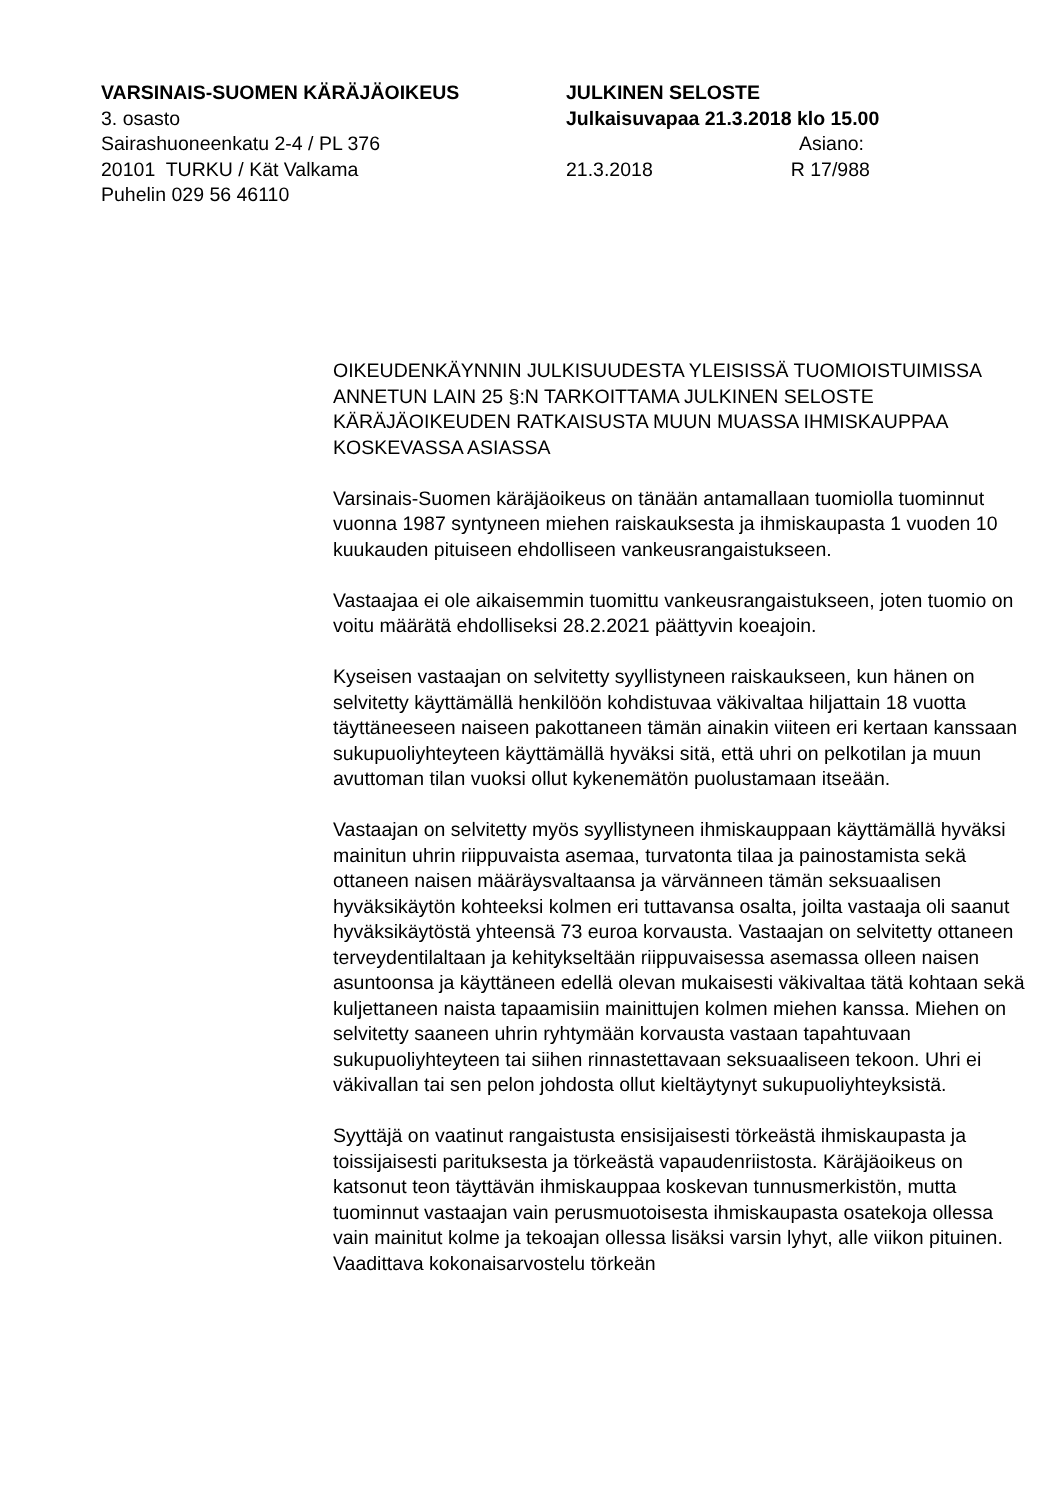VARSINAIS-SUOMEN KÄRÄJÄOIKEUS
3. osasto
Sairashuoneenkatu 2-4 / PL 376
20101 TURKU / Kät Valkama
Puhelin 029 56 46110
JULKINEN SELOSTE
Julkaisuvapaa 21.3.2018 klo 15.00
Asiano:
21.3.2018 R 17/988
OIKEUDENKÄYNNIN JULKISUUDESTA YLEISISSÄ TUOMIOISTUIMISSA ANNETUN LAIN 25 §:N TARKOITTAMA JULKINEN SELOSTE KÄRÄJÄOIKEUDEN RATKAISUSTA MUUN MUASSA IHMISKAUPPAA KOSKEVASSA ASIASSA
Varsinais-Suomen käräjäoikeus on tänään antamallaan tuomiolla tuominnut vuonna 1987 syntyneen miehen raiskauksesta ja ihmiskaupasta 1 vuoden 10 kuukauden pituiseen ehdolliseen vankeusrangaistukseen.
Vastaajaa ei ole aikaisemmin tuomittu vankeusrangaistukseen, joten tuomio on voitu määrätä ehdolliseksi 28.2.2021 päättyvin koeajoin.
Kyseisen vastaajan on selvitetty syyllistyneen raiskaukseen, kun hänen on selvitetty käyttämällä henkilöön kohdistuvaa väkivaltaa hiljattain 18 vuotta täyttäneeseen naiseen pakottaneen tämän ainakin viiteen eri kertaan kanssaan sukupuoliyhteyteen käyttämällä hyväksi sitä, että uhri on pelkotilan ja muun avuttoman tilan vuoksi ollut kykenemätön puolustamaan itseään.
Vastaajan on selvitetty myös syyllistyneen ihmiskauppaan käyttämällä hyväksi mainitun uhrin riippuvaista asemaa, turvatonta tilaa ja painostamista sekä ottaneen naisen määräysvaltaansa ja värvänneen tämän seksuaalisen hyväksikäytön kohteeksi kolmen eri tuttavansa osalta, joilta vastaaja oli saanut hyväksikäytöstä yhteensä 73 euroa korvausta. Vastaajan on selvitetty ottaneen terveydentilaltaan ja kehitykseltään riippuvaisessa asemassa olleen naisen asuntoonsa ja käyttäneen edellä olevan mukaisesti väkivaltaa tätä kohtaan sekä kuljettaneen naista tapaamisiin mainittujen kolmen miehen kanssa. Miehen on selvitetty saaneen uhrin ryhtymään korvausta vastaan tapahtuvaan sukupuoliyhteyteen tai siihen rinnastettavaan seksuaaliseen tekoon. Uhri ei väkivallan tai sen pelon johdosta ollut kieltäytynyt sukupuoliyhteyksistä.
Syyttäjä on vaatinut rangaistusta ensisijaisesti törkeästä ihmiskaupasta ja toissijaisesti parituksesta ja törkeästä vapaudenriistosta. Käräjäoikeus on katsonut teon täyttävän ihmiskauppaa koskevan tunnusmerkistön, mutta tuominnut vastaajan vain perusmuotoisesta ihmiskaupasta osatekoja ollessa vain mainitut kolme ja tekoajan ollessa lisäksi varsin lyhyt, alle viikon pituinen. Vaadittava kokonaisarvostelu törkeän